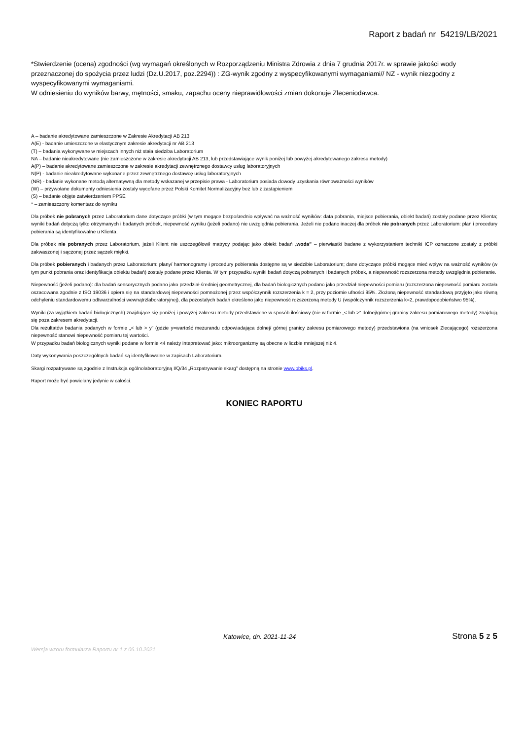Raport z badań nr 54219/LB/2021
*Stwierdzenie (ocena) zgodności (wg wymagań określonych w Rozporządzeniu Ministra Zdrowia z dnia 7 grudnia 2017r. w sprawie jakości wody przeznaczonej do spożycia przez ludzi (Dz.U.2017, poz.2294)) : ZG-wynik zgodny z wyspecyfikowanymi wymaganiami// NZ - wynik niezgodny z wyspecyfikowanymi wymaganiami.
W odniesieniu do wyników barwy, mętności, smaku, zapachu oceny nieprawidłowości zmian dokonuje Zleceniodawca.
A – badanie akredytowane zamieszczone w Zakresie Akredytacji AB 213
A(E) - badanie umieszczone w elastycznym zakresie akredytacji nr AB 213
(T) – badania wykonywane w miejscach innych niż stała siedziba Laboratorium
NA – badanie nieakredytowane (nie zamieszczone w zakresie akredytacji AB 213, lub przedstawiające wynik poniżej lub powyżej akredytowanego zakresu metody)
A(P) – badanie akredytowane zamieszczone w zakresie akredytacji zewnętrznego dostawcy usług laboratoryjnych
N(P) - badanie nieakredytowane wykonane przez zewnętrznego dostawcę usług laboratoryjnych
(NR) - badanie wykonane metodą alternatywną dla metody wskazanej w przepisie prawa - Laboratorium posiada dowody uzyskania równoważności wyników
(W) – przywołane dokumenty odniesienia zostały wycofane przez Polski Komitet Normalizacyjny bez lub z zastąpieniem
(S) – badanie objęte zatwierdzeniem PPSE
* – zamieszczony komentarz do wyniku
Dla próbek nie pobranych przez Laboratorium dane dotyczące próbki (w tym mogące bezpośrednio wpływać na ważność wyników: data pobrania, miejsce pobierania, obiekt badań) zostały podane przez Klienta; wyniki badań dotyczą tylko otrzymanych i badanych próbek, niepewność wyniku (jeżeli podano) nie uwzględnia pobierania. Jeżeli nie podano inaczej dla próbek nie pobranych przez Laboratorium: plan i procedury pobierania są identyfikowalne u Klienta.
Dla próbek nie pobranych przez Laboratorium, jeżeli Klient nie uszczegółowił matrycy podając jako obiekt badań „woda” – pierwiastki badane z wykorzystaniem techniki ICP oznaczone zostały z próbki zakwaszonej i sączonej przez sączek miękki.
Dla próbek pobieranych i badanych przez Laboratorium: plany/ harmonogramy i procedury pobierania dostępne są w siedzibie Laboratorium; dane dotyczące próbki mogące mieć wpływ na ważność wyników (w tym punkt pobrania oraz identyfikacja obiektu badań) zostały podane przez Klienta. W tym przypadku wyniki badań dotyczą pobranych i badanych próbek, a niepewność rozszerzona metody uwzględnia pobieranie.
Niepewność (jeżeli podano): dla badań sensorycznych podano jako przedział średniej geometrycznej, dla badań biologicznych podano jako przedział niepewności pomiaru (rozszerzona niepewność pomiaru została oszacowana zgodnie z ISO 19036 i opiera się na standardowej niepewności pomnożonej przez współczynnik rozszerzenia k = 2, przy poziomie ufności 95%. Złożoną niepewność standardową przyjęto jako równą odchyleniu standardowemu odtwarzalności wewnątrzlaboratoryjnej), dla pozostałych badań określono jako niepewność rozszerzoną metody U (współczynnik rozszerzenia k=2, prawdopodobieństwo 95%).
Wyniki (za wyjątkiem badań biologicznych) znajdujące się poniżej i powyżej zakresu metody przedstawione w sposób ilościowy (nie w formie „< lub >” dolnej/górnej granicy zakresu pomiarowego metody) znajdują się poza zakresem akredytacji.
Dla rezultatów badania podanych w formie „< lub > y” (gdzie y=wartość mezurandu odpowiadająca dolnej/ górnej granicy zakresu pomiarowego metody) przedstawiona (na wniosek Zlecającego) rozszerzona niepewność stanowi niepewność pomiaru tej wartości.
W przypadku badań biologicznych wyniki podane w formie <4 należy intepretować jako: mikroorganizmy są obecne w liczbie mniejszej niż 4.
Daty wykonywania poszczególnych badań są identyfikowalne w zapisach Laboratorium.
Skargi rozpatrywane są zgodnie z Instrukcja ogólnolaboratoryjną I/Q/34 „Rozpatrywanie skarg” dostępną na stronie www.obiks.pl.
Raport może być powielany jedynie w całości.
KONIEC RAPORTU
Katowice, dn. 2021-11-24 Strona 5 z 5
Wersja wzoru formularza Raportu nr 1 z 06.10.2021